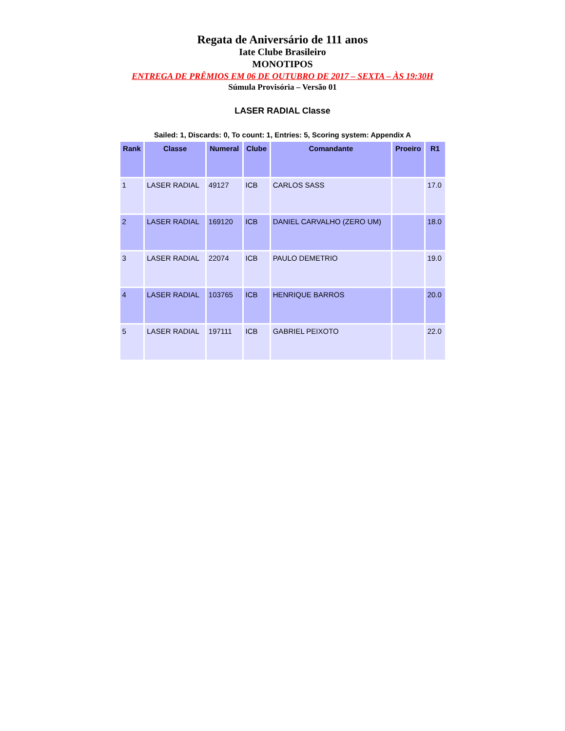Regata de Aniversário de 111 anos
Iate Clube Brasileiro
MONOTIPOS
ENTREGA DE PRÊMIOS EM 06 DE OUTUBRO DE 2017 – SEXTA – ÀS 19:30H
Súmula Provisória – Versão 01
LASER RADIAL Classe
Sailed: 1, Discards: 0, To count: 1, Entries: 5, Scoring system: Appendix A
| Rank | Classe | Numeral | Clube | Comandante | Proeiro | R1 |
| --- | --- | --- | --- | --- | --- | --- |
| 1 | LASER RADIAL | 49127 | ICB | CARLOS SASS | | 17.0 |
| 2 | LASER RADIAL | 169120 | ICB | DANIEL CARVALHO (ZERO UM) | | 18.0 |
| 3 | LASER RADIAL | 22074 | ICB | PAULO DEMETRIO | | 19.0 |
| 4 | LASER RADIAL | 103765 | ICB | HENRIQUE BARROS | | 20.0 |
| 5 | LASER RADIAL | 197111 | ICB | GABRIEL PEIXOTO | | 22.0 |